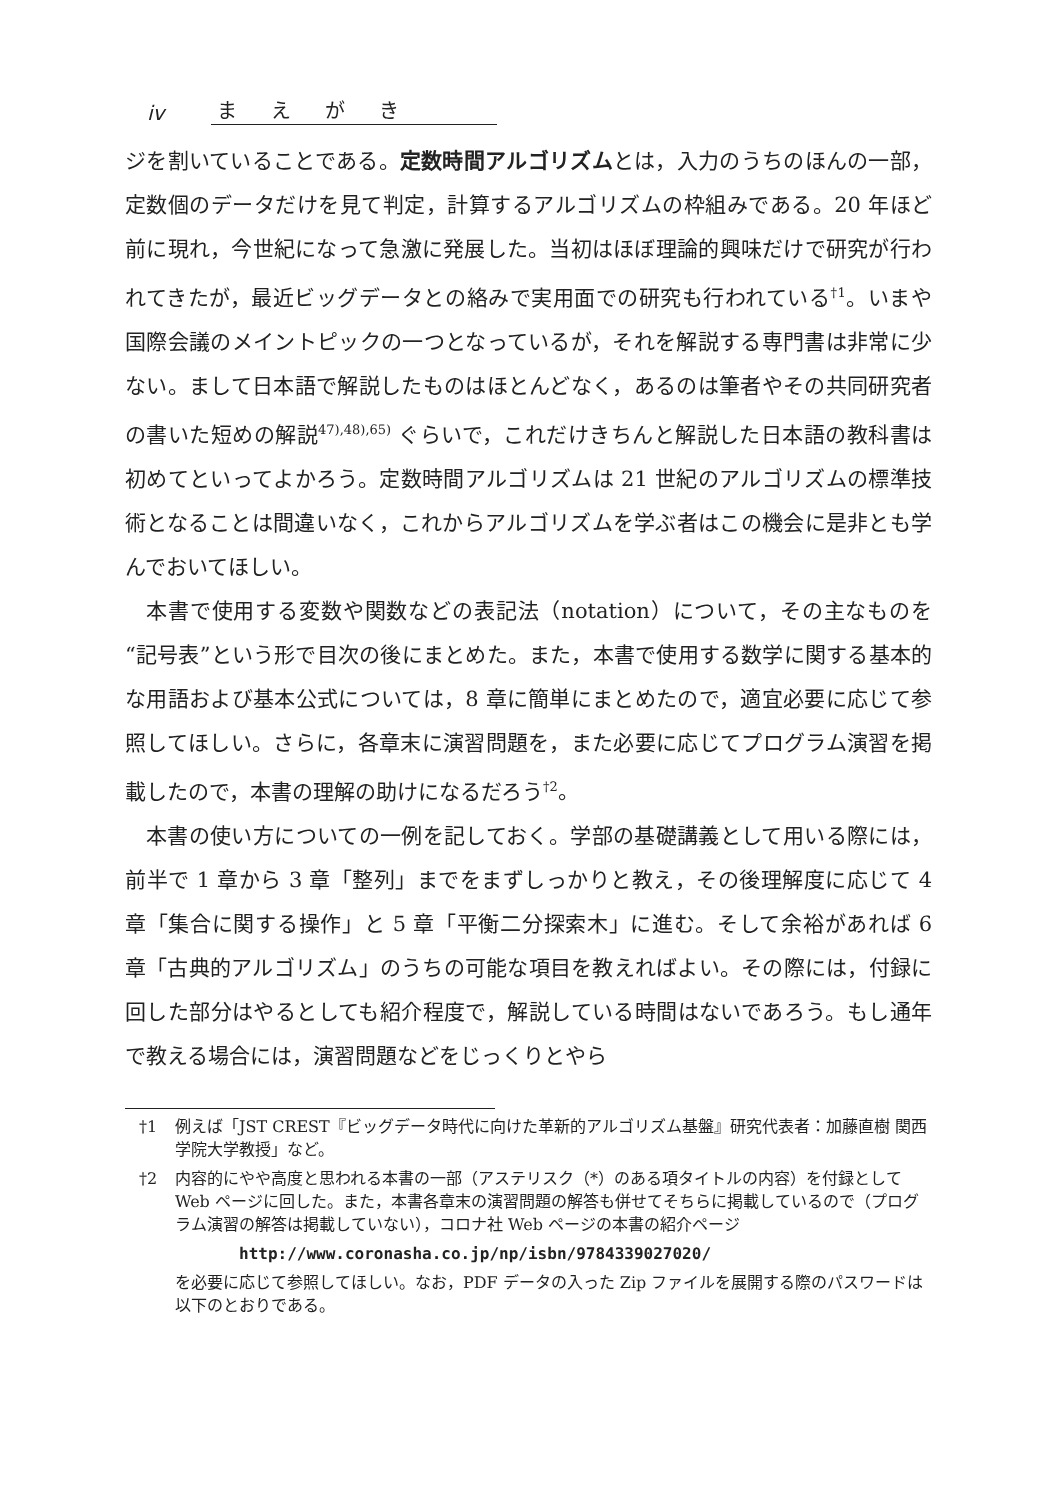iv まえがき
ジを割いていることである。定数時間アルゴリズムとは，入力のうちのほんの一部，定数個のデータだけを見て判定，計算するアルゴリズムの枠組みである。20 年ほど前に現れ，今世紀になって急激に発展した。当初はほぼ理論的興味だけで研究が行われてきたが，最近ビッグデータとの絡みで実用面での研究も行われている<sup>†1</sup>。いまや国際会議のメイントピックの一つとなっているが，それを解説する専門書は非常に少ない。まして日本語で解説したものはほとんどなく，あるのは筆者やその共同研究者の書いた短めの解説<sup>47),48),65)</sup> ぐらいで，これだけきちんと解説した日本語の教科書は初めてといってよかろう。定数時間アルゴリズムは 21 世紀のアルゴリズムの標準技術となることは間違いなく，これからアルゴリズムを学ぶ者はこの機会に是非とも学んでおいてほしい。
本書で使用する変数や関数などの表記法（notation）について，その主なものを“記号表”という形で目次の後にまとめた。また，本書で使用する数学に関する基本的な用語および基本公式については，8 章に簡単にまとめたので，適宜必要に応じて参照してほしい。さらに，各章末に演習問題を，また必要に応じてプログラム演習を掲載したので，本書の理解の助けになるだろう<sup>†2</sup>。
本書の使い方についての一例を記しておく。学部の基礎講義として用いる際には，前半で 1 章から 3 章「整列」までをまずしっかりと教え，その後理解度に応じて 4 章「集合に関する操作」と 5 章「平衡二分探索木」に進む。そして余裕があれば 6 章「古典的アルゴリズム」のうちの可能な項目を教えればよい。その際には，付録に回した部分はやるとしても紹介程度で，解説している時間はないであろう。もし通年で教える場合には，演習問題などをじっくりとやら
†1 例えば「JST CREST『ビッグデータ時代に向けた革新的アルゴリズム基盤』研究代表者：加藤直樹 関西学院大学教授」など。
†2 内容的にやや高度と思われる本書の一部（アステリスク（*）のある項タイトルの内容）を付録として Web ページに回した。また，本書各章末の演習問題の解答も併せてそちらに掲載しているので（プログラム演習の解答は掲載していない），コロナ社 Web ページの本書の紹介ページ
http://www.coronasha.co.jp/np/isbn/9784339027020/
を必要に応じて参照してほしい。なお，PDF データの入った Zip ファイルを展開する際のパスワードは以下のとおりである。